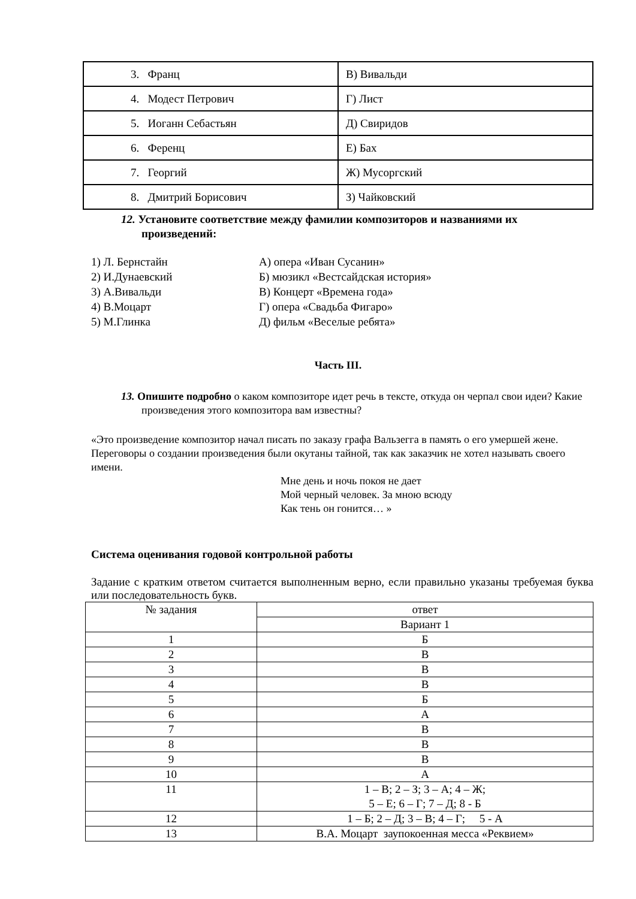| 3. Франц | В) Вивальди |
| 4. Модест Петрович | Г) Лист |
| 5. Иоганн Себастьян | Д) Свиридов |
| 6. Ференц | Е) Бах |
| 7. Георгий | Ж) Мусоргский |
| 8. Дмитрий Борисович | З) Чайковский |
12. Установите соответствие между фамилии композиторов и названиями их произведений:
1) Л. Бернстайн А) опера «Иван Сусанин»
2) И.Дунаевский Б) мюзикл «Вестсайдская история»
3) А.Вивальди В) Концерт «Времена года»
4) В.Моцарт Г) опера «Свадьба Фигаро»
5) М.Глинка Д) фильм «Веселые ребята»
Часть III.
13. Опишите подробно о каком композиторе идет речь в тексте, откуда он черпал свои идеи? Какие произведения этого композитора вам известны?
«Это произведение композитор начал писать по заказу графа Вальзегга в память о его умершей жене. Переговоры о создании произведения были окутаны тайной, так как заказчик не хотел называть своего имени.
Мне день и ночь покоя не дает
Мой черный человек. За мною всюду
Как тень он гонится… »
Система оценивания годовой контрольной работы
Задание с кратким ответом считается выполненным верно, если правильно указаны требуемая буква или последовательность букв.
| № задания | ответ |
| | Вариант 1 |
| 1 | Б |
| 2 | В |
| 3 | В |
| 4 | В |
| 5 | Б |
| 6 | А |
| 7 | В |
| 8 | В |
| 9 | В |
| 10 | А |
| 11 | 1 – В; 2 – З; 3 – А; 4 – Ж; 5 – Е; 6 – Г; 7 – Д; 8 - Б |
| 12 | 1 – Б; 2 – Д; 3 – В; 4 – Г; 5 - А |
| 13 | В.А. Моцарт заупокоенная месса «Реквием» |